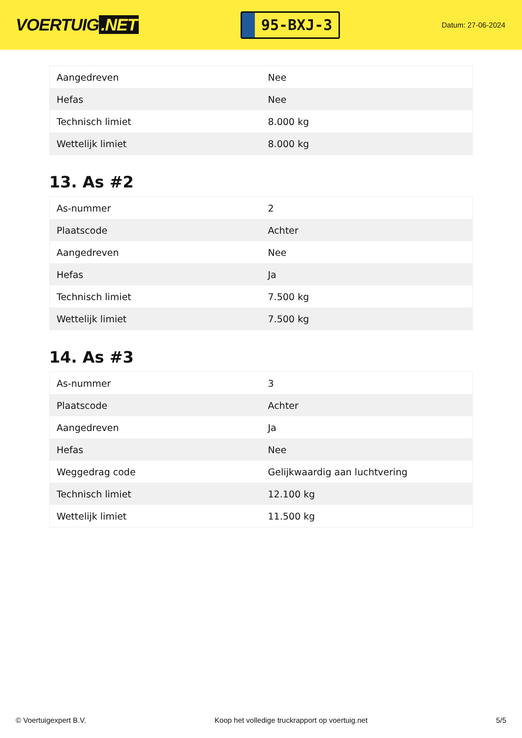VOERTUIG.NET
95-BXJ-3
Datum: 27-06-2024
| Aangedreven | Nee |
| Hefas | Nee |
| Technisch limiet | 8.000 kg |
| Wettelijk limiet | 8.000 kg |
13. As #2
| As-nummer | 2 |
| Plaatscode | Achter |
| Aangedreven | Nee |
| Hefas | Ja |
| Technisch limiet | 7.500 kg |
| Wettelijk limiet | 7.500 kg |
14. As #3
| As-nummer | 3 |
| Plaatscode | Achter |
| Aangedreven | Ja |
| Hefas | Nee |
| Weggedrag code | Gelijkwaardig aan luchtvering |
| Technisch limiet | 12.100 kg |
| Wettelijk limiet | 11.500 kg |
© Voertuigexpert B.V. Koop het volledige truckrapport op voertuig.net 5/5